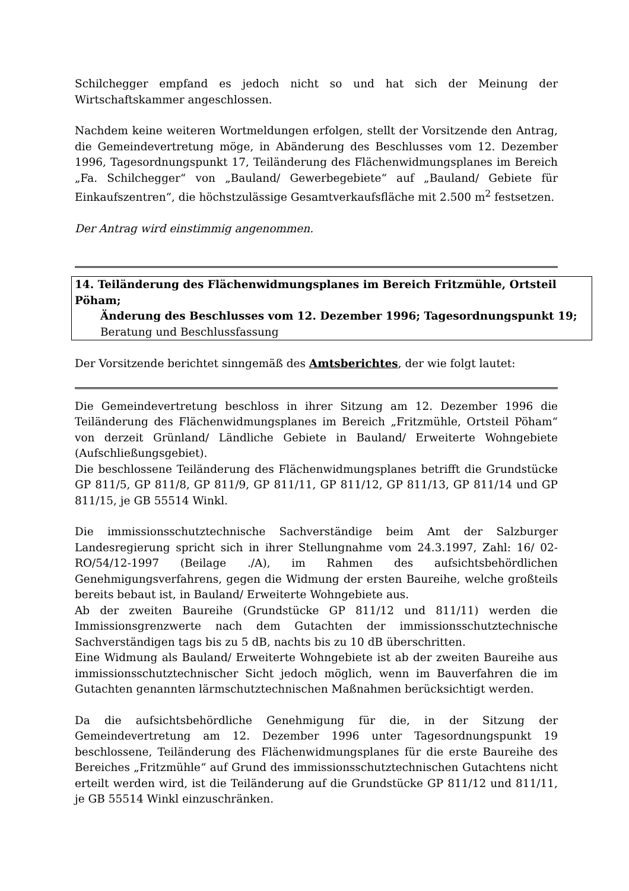Schilchegger empfand es jedoch nicht so und hat sich der Meinung der Wirtschaftskammer angeschlossen.
Nachdem keine weiteren Wortmeldungen erfolgen, stellt der Vorsitzende den Antrag, die Gemeindevertretung möge, in Abänderung des Beschlusses vom 12. Dezember 1996, Tagesordnungspunkt 17, Teiländerung des Flächenwidmungsplanes im Bereich „Fa. Schilchegger“ von „Bauland/ Gewerbegebiete“ auf „Bauland/ Gebiete für Einkaufszentren“, die höchstzulässige Gesamtverkaufsfläche mit 2.500 m<sup>2</sup> festsetzen.
Der Antrag wird einstimmig angenommen.
14. Teiländerung des Flächenwidmungsplanes im Bereich Fritzmühle, Ortsteil Pöham;
Änderung des Beschlusses vom 12. Dezember 1996; Tagesordnungspunkt 19;
Beratung und Beschlussfassung
Der Vorsitzende berichtet sinngemäß des Amtsberichtes, der wie folgt lautet:
Die Gemeindevertretung beschloss in ihrer Sitzung am 12. Dezember 1996 die Teiländerung des Flächenwidmungsplanes im Bereich „Fritzmühle, Ortsteil Pöham“ von derzeit Grünland/ Ländliche Gebiete in Bauland/ Erweiterte Wohngebiete (Aufschließungsgebiet).
Die beschlossene Teiländerung des Flächenwidmungsplanes betrifft die Grundstücke GP 811/5, GP 811/8, GP 811/9, GP 811/11, GP 811/12, GP 811/13, GP 811/14 und GP 811/15, je GB 55514 Winkl.
Die immissionsschutztechnische Sachverständige beim Amt der Salzburger Landesregierung spricht sich in ihrer Stellungnahme vom 24.3.1997, Zahl: 16/ 02-RO/54/12-1997 (Beilage ./A), im Rahmen des aufsichtsbehördlichen Genehmigungsverfahrens, gegen die Widmung der ersten Baureihe, welche großteils bereits bebaut ist, in Bauland/ Erweiterte Wohngebiete aus.
Ab der zweiten Baureihe (Grundstücke GP 811/12 und 811/11) werden die Immissionsgrenzwerte nach dem Gutachten der immissionsschutztechnische Sachverständigen tags bis zu 5 dB, nachts bis zu 10 dB überschritten.
Eine Widmung als Bauland/ Erweiterte Wohngebiete ist ab der zweiten Baureihe aus immissionsschutztechnischer Sicht jedoch möglich, wenn im Bauverfahren die im Gutachten genannten lärmschutztechnischen Maßnahmen berücksichtigt werden.
Da die aufsichtsbehördliche Genehmigung für die, in der Sitzung der Gemeindevertretung am 12. Dezember 1996 unter Tagesordnungspunkt 19 beschlossene, Teiländerung des Flächenwidmungsplanes für die erste Baureihe des Bereiches „Fritzmühle“ auf Grund des immissionsschutztechnischen Gutachtens nicht erteilt werden wird, ist die Teiländerung auf die Grundstücke GP 811/12 und 811/11, je GB 55514 Winkl einzuschränken.